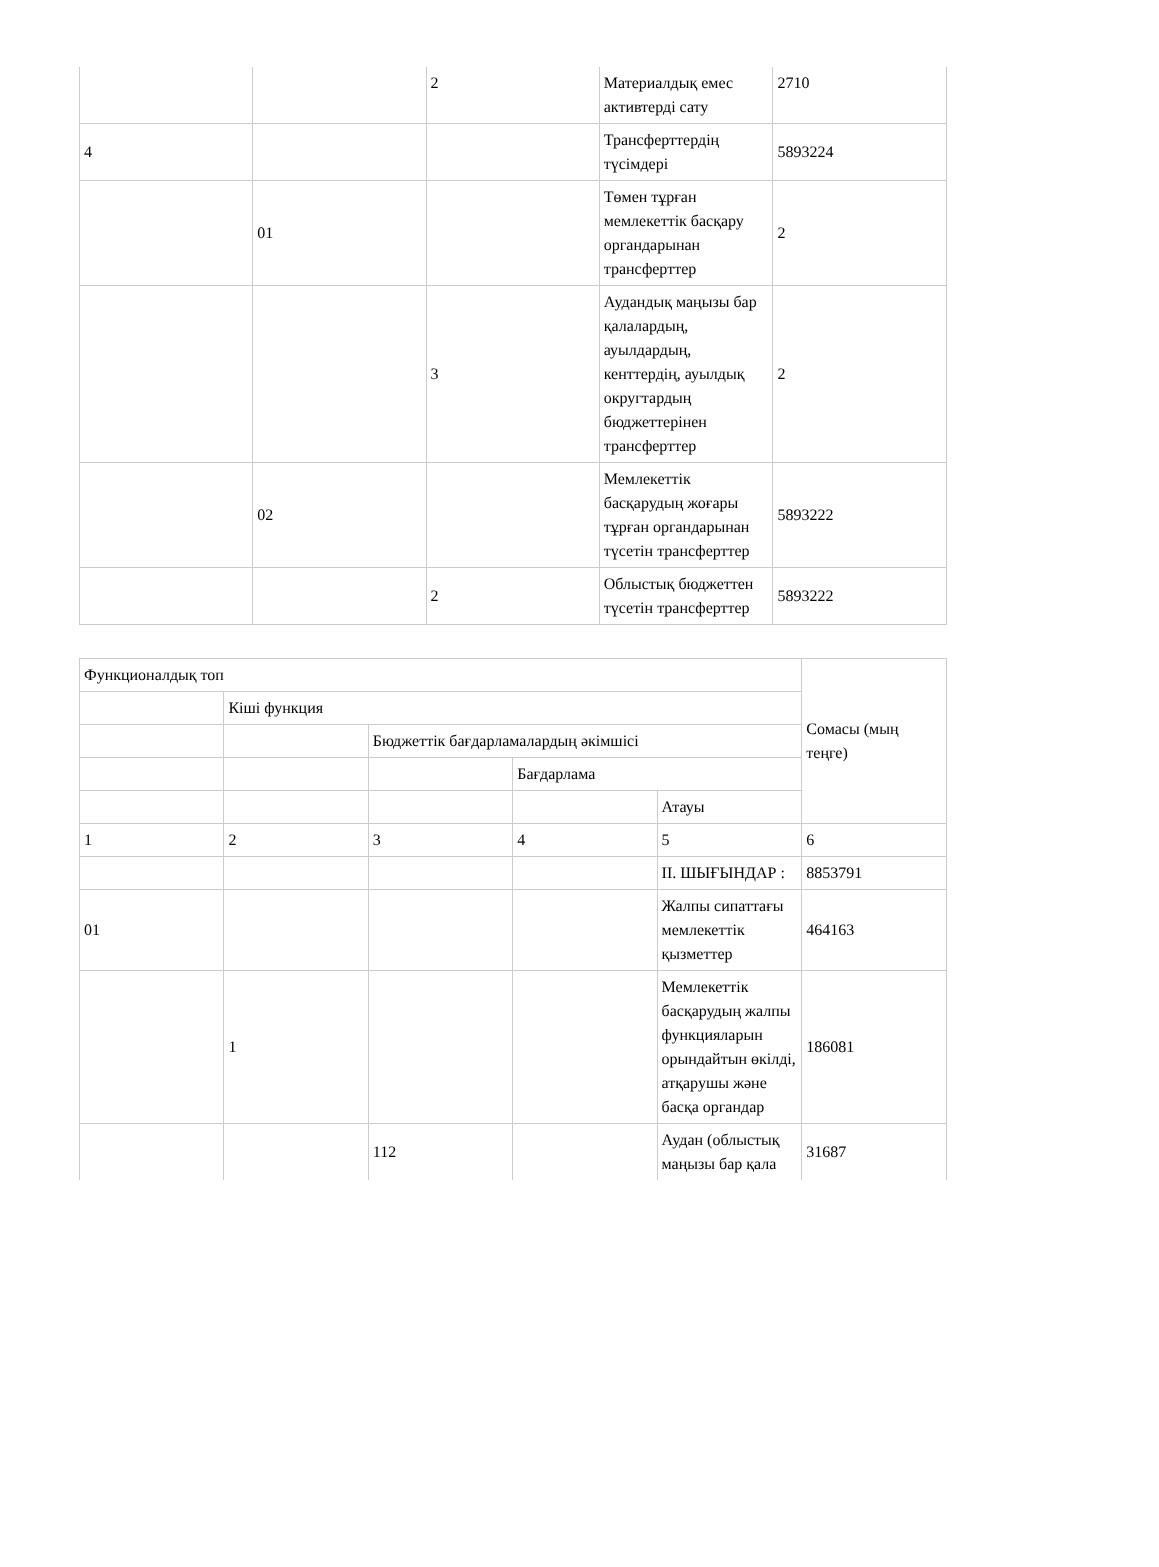| | | 2 | Материалдық емес активтерді сату | 2710 |
| 4 | | | Трансферттердің түсімдері | 5893224 |
| | 01 | | Төмен тұрған мемлекеттік басқару органдарынан трансферттер | 2 |
| | | 3 | Аудандық маңызы бар қалалардың, ауылдардың, кенттердің, ауылдық округтардың бюджеттерінен трансферттер | 2 |
| | 02 | | Мемлекеттік басқарудың жоғары тұрған органдарынан түсетін трансферттер | 5893222 |
| | | 2 | Облыстық бюджеттен түсетін трансферттер | 5893222 |
| Функционалдық топ | | | | | Сомасы (мың теңге) |
| | Кіші функция | | | | |
| | | Бюджеттік бағдарламалардың әкімшісі | | | |
| | | | Бағдарлама | | |
| | | | | Атауы | |
| 1 | 2 | 3 | 4 | 5 | 6 |
| | | | | II. ШЫҒЫНДАР : | 8853791 |
| 01 | | | | Жалпы сипаттағы мемлекеттік қызметтер | 464163 |
| | 1 | | | Мемлекеттік басқарудың жалпы функцияларын орындайтын өкілді, атқарушы және басқа органдар | 186081 |
| | | 112 | | Аудан (облыстық маңызы бар қала | 31687 |